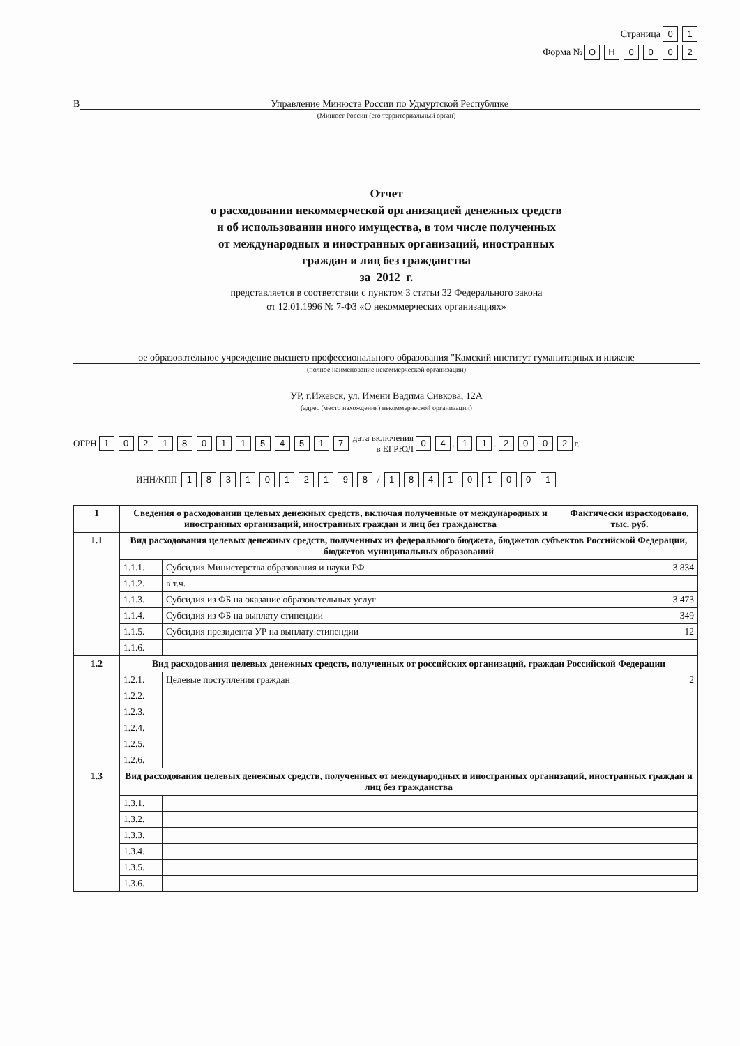Страница 01
Форма № ОН 0002
В Управление Минюста России по Удмуртской Республике
(Минюст России (его территориальный орган)
Отчет
о расходовании некоммерческой организацией денежных средств
и об использовании иного имущества, в том числе полученных
от международных и иностранных организаций, иностранных
граждан и лиц без гражданства
за 2012 г.
представляется в соответствии с пунктом 3 статьи 32 Федерального закона
от 12.01.1996 № 7-ФЗ «О некоммерческих организациях»
ое образовательное учреждение высшего профессионального образования "Камский институт гуманитарных и инжене
(полное наименование некоммерческой организации)
УР, г.Ижевск, ул. Имени Вадима Сивкова, 12А
(адрес (место нахождения) некоммерческой организации)
ОГРН 1021801154517 дата включения
в ЕГРЮЛ 0 4. 1 1. 2002 г.
ИНН/КПП 1831012198 / 184101001
| 1 | Сведения о расходовании целевых денежных средств, включая полученные от международных и иностранных организаций, иностранных граждан и лиц без гражданства | | Фактически израсходовано, тыс. руб. |
| --- | --- | --- | --- |
| 1.1 | Вид расходования целевых денежных средств, полученных из федерального бюджета, бюджетов субъектов Российской Федерации, бюджетов муниципальных образований | | |
| | 1.1.1. | Субсидия Министерства образования и науки РФ | 3 834 |
| | 1.1.2. | в т.ч. | |
| | 1.1.3. | Субсидия из ФБ на оказание образовательных услуг | 3 473 |
| | 1.1.4. | Субсидия из ФБ на выплату стипендии | 349 |
| | 1.1.5. | Субсидия президента УР на выплату стипендии | 12 |
| | 1.1.6. | | |
| 1.2 | Вид расходования целевых денежных средств, полученных от российских организаций, граждан Российской Федерации | | |
| | 1.2.1. | Целевые поступления граждан | 2 |
| | 1.2.2. | | |
| | 1.2.3. | | |
| | 1.2.4. | | |
| | 1.2.5. | | |
| | 1.2.6. | | |
| 1.3 | Вид расходования целевых денежных средств, полученных от международных и иностранных организаций, иностранных граждан и лиц без гражданства | | |
| | 1.3.1. | | |
| | 1.3.2. | | |
| | 1.3.3. | | |
| | 1.3.4. | | |
| | 1.3.5. | | |
| | 1.3.6. | | |